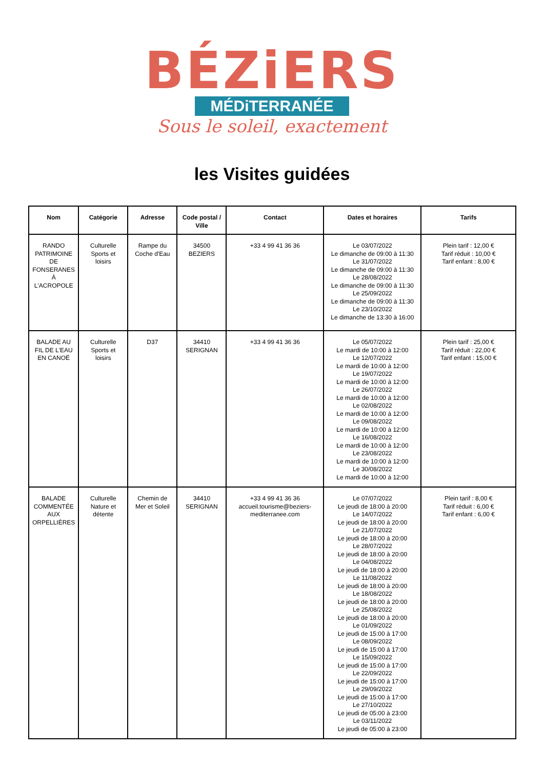BÉZiERS
MÉDiTERRANÉE
Sous le soleil, exactement
les Visites guidées
| Nom | Catégorie | Adresse | Code postal / Ville | Contact | Dates et horaires | Tarifs |
| --- | --- | --- | --- | --- | --- | --- |
| RANDO PATRIMOINE DE FONSERANES À L'ACROPOLE | Culturelle Sports et loisirs | Rampe du Coche d'Eau | 34500 BEZIERS | +33 4 99 41 36 36 | Le 03/07/2022 Le dimanche de 09:00 à 11:30 Le 31/07/2022 Le dimanche de 09:00 à 11:30 Le 28/08/2022 Le dimanche de 09:00 à 11:30 Le 25/09/2022 Le dimanche de 09:00 à 11:30 Le 23/10/2022 Le dimanche de 13:30 à 16:00 | Plein tarif : 12,00 € Tarif réduit : 10,00 € Tarif enfant : 8,00 € |
| BALADE AU FIL DE L'EAU EN CANOË | Culturelle Sports et loisirs | D37 | 34410 SERIGNAN | +33 4 99 41 36 36 | Le 05/07/2022 Le mardi de 10:00 à 12:00 Le 12/07/2022 Le mardi de 10:00 à 12:00 Le 19/07/2022 Le mardi de 10:00 à 12:00 Le 26/07/2022 Le mardi de 10:00 à 12:00 Le 02/08/2022 Le mardi de 10:00 à 12:00 Le 09/08/2022 Le mardi de 10:00 à 12:00 Le 16/08/2022 Le mardi de 10:00 à 12:00 Le 23/08/2022 Le mardi de 10:00 à 12:00 Le 30/08/2022 Le mardi de 10:00 à 12:00 | Plein tarif : 25,00 € Tarif réduit : 22,00 € Tarif enfant : 15,00 € |
| BALADE COMMENTÉE AUX ORPELLIÈRES | Culturelle Nature et détente | Chemin de Mer et Soleil | 34410 SERIGNAN | +33 4 99 41 36 36 accueil.tourisme@beziers-mediterranee.com | Le 07/07/2022 Le jeudi de 18:00 à 20:00 Le 14/07/2022 Le jeudi de 18:00 à 20:00 Le 21/07/2022 Le jeudi de 18:00 à 20:00 Le 28/07/2022 Le jeudi de 18:00 à 20:00 Le 04/08/2022 Le jeudi de 18:00 à 20:00 Le 11/08/2022 Le jeudi de 18:00 à 20:00 Le 18/08/2022 Le jeudi de 18:00 à 20:00 Le 25/08/2022 Le jeudi de 18:00 à 20:00 Le 01/09/2022 Le jeudi de 15:00 à 17:00 Le 08/09/2022 Le jeudi de 15:00 à 17:00 Le 15/09/2022 Le jeudi de 15:00 à 17:00 Le 22/09/2022 Le jeudi de 15:00 à 17:00 Le 29/09/2022 Le jeudi de 15:00 à 17:00 Le 27/10/2022 Le jeudi de 05:00 à 23:00 Le 03/11/2022 Le jeudi de 05:00 à 23:00 | Plein tarif : 8,00 € Tarif réduit : 6,00 € Tarif enfant : 6,00 € |